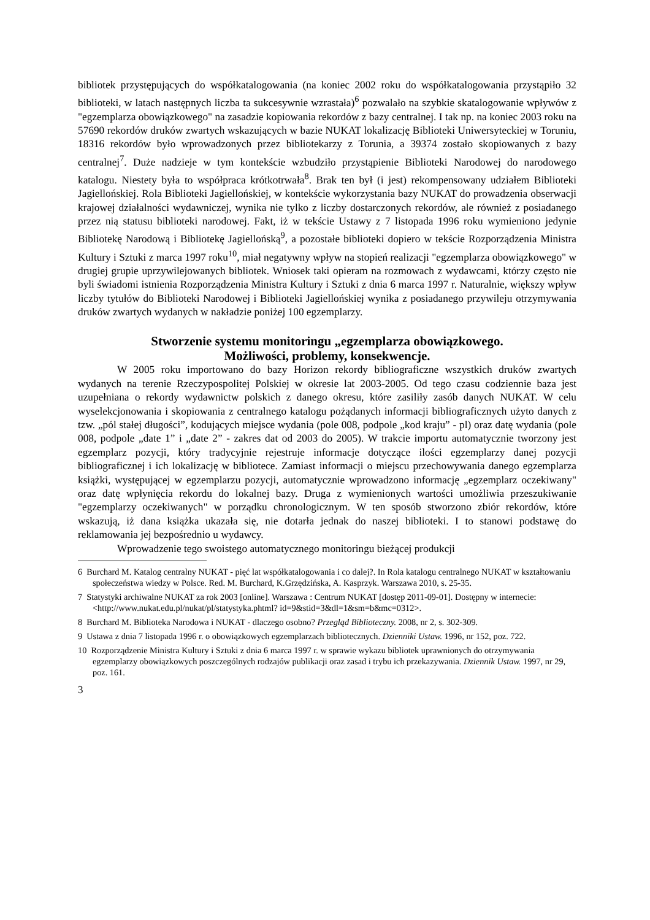bibliotek przystępujących do współkatalogowania (na koniec 2002 roku do współkatalogowania przystąpiło 32 biblioteki, w latach następnych liczba ta sukcesywnie wzrastała)<sup>6</sup> pozwalało na szybkie skatalogowanie wpływów z "egzemplarza obowiązkowego" na zasadzie kopiowania rekordów z bazy centralnej. I tak np. na koniec 2003 roku na 57690 rekordów druków zwartych wskazujących w bazie NUKAT lokalizację Biblioteki Uniwersyteckiej w Toruniu, 18316 rekordów było wprowadzonych przez bibliotekarzy z Torunia, a 39374 zostało skopiowanych z bazy centralnej<sup>7</sup>. Duże nadzieje w tym kontekście wzbudziło przystąpienie Biblioteki Narodowej do narodowego katalogu. Niestety była to współpraca krótkotrwała<sup>8</sup>. Brak ten był (i jest) rekompensowany udziałem Biblioteki Jagiellońskiej. Rola Biblioteki Jagiellońskiej, w kontekście wykorzystania bazy NUKAT do prowadzenia obserwacji krajowej działalności wydawniczej, wynika nie tylko z liczby dostarczonych rekordów, ale również z posiadanego przez nią statusu biblioteki narodowej. Fakt, iż w tekście Ustawy z 7 listopada 1996 roku wymieniono jedynie Bibliotekę Narodową i Bibliotekę Jagiellońską<sup>9</sup>, a pozostałe biblioteki dopiero w tekście Rozporządzenia Ministra Kultury i Sztuki z marca 1997 roku<sup>10</sup>, miał negatywny wpływ na stopień realizacji "egzemplarza obowiązkowego" w drugiej grupie uprzywilejowanych bibliotek. Wniosek taki opieram na rozmowach z wydawcami, którzy często nie byli świadomi istnienia Rozporządzenia Ministra Kultury i Sztuki z dnia 6 marca 1997 r. Naturalnie, większy wpływ liczby tytułów do Biblioteki Narodowej i Biblioteki Jagiellońskiej wynika z posiadanego przywileju otrzymywania druków zwartych wydanych w nakładzie poniżej 100 egzemplarzy.
Stworzenie systemu monitoringu „egzemplarza obowiązkowego.
Możliwości, problemy, konsekwencje.
W 2005 roku importowano do bazy Horizon rekordy bibliograficzne wszystkich druków zwartych wydanych na terenie Rzeczypospolitej Polskiej w okresie lat 2003-2005. Od tego czasu codziennie baza jest uzupełniana o rekordy wydawnictw polskich z danego okresu, które zasiliły zasób danych NUKAT. W celu wyselekcjonowania i skopiowania z centralnego katalogu pożądanych informacji bibliograficznych użyto danych z tzw. „pól stałej długości”, kodujących miejsce wydania (pole 008, podpole „kod kraju” - pl) oraz datę wydania (pole 008, podpole „date 1” i „date 2” - zakres dat od 2003 do 2005). W trakcie importu automatycznie tworzony jest egzemplarz pozycji, który tradycyjnie rejestruje informacje dotyczące ilości egzemplarzy danej pozycji bibliograficznej i ich lokalizację w bibliotece. Zamiast informacji o miejscu przechowywania danego egzemplarza książki, występującej w egzemplarzu pozycji, automatycznie wprowadzono informację „egzemplarz oczekiwany" oraz datę wpłynięcia rekordu do lokalnej bazy. Druga z wymienionych wartości umożliwia przeszukiwanie "egzemplarzy oczekiwanych" w porządku chronologicznym. W ten sposób stworzono zbiór rekordów, które wskazują, iż dana książka ukazała się, nie dotarła jednak do naszej biblioteki. I to stanowi podstawę do reklamowania jej bezpośrednio u wydawcy.
Wprowadzenie tego swoistego automatycznego monitoringu bieżącej produkcji
6 Burchard M. Katalog centralny NUKAT - pięć lat współkatalogowania i co dalej?. In Rola katalogu centralnego NUKAT w kształtowaniu społeczeństwa wiedzy w Polsce. Red. M. Burchard, K.Grzędzińska, A. Kasprzyk. Warszawa 2010, s. 25-35.
7 Statystyki archiwalne NUKAT za rok 2003 [online]. Warszawa : Centrum NUKAT [dostęp 2011-09-01]. Dostępny w internecie: <http://www.nukat.edu.pl/nukat/pl/statystyka.phtml? id=9&stid=3&dl=1&sm=b&mc=0312>.
8 Burchard M. Biblioteka Narodowa i NUKAT - dlaczego osobno? Przegląd Biblioteczny. 2008, nr 2, s. 302-309.
9 Ustawa z dnia 7 listopada 1996 r. o obowiązkowych egzemplarzach bibliotecznych. Dzienniki Ustaw. 1996, nr 152, poz. 722.
10 Rozporządzenie Ministra Kultury i Sztuki z dnia 6 marca 1997 r. w sprawie wykazu bibliotek uprawnionych do otrzymywania egzemplarzy obowiązkowych poszczególnych rodzajów publikacji oraz zasad i trybu ich przekazywania. Dziennik Ustaw. 1997, nr 29, poz. 161.
3